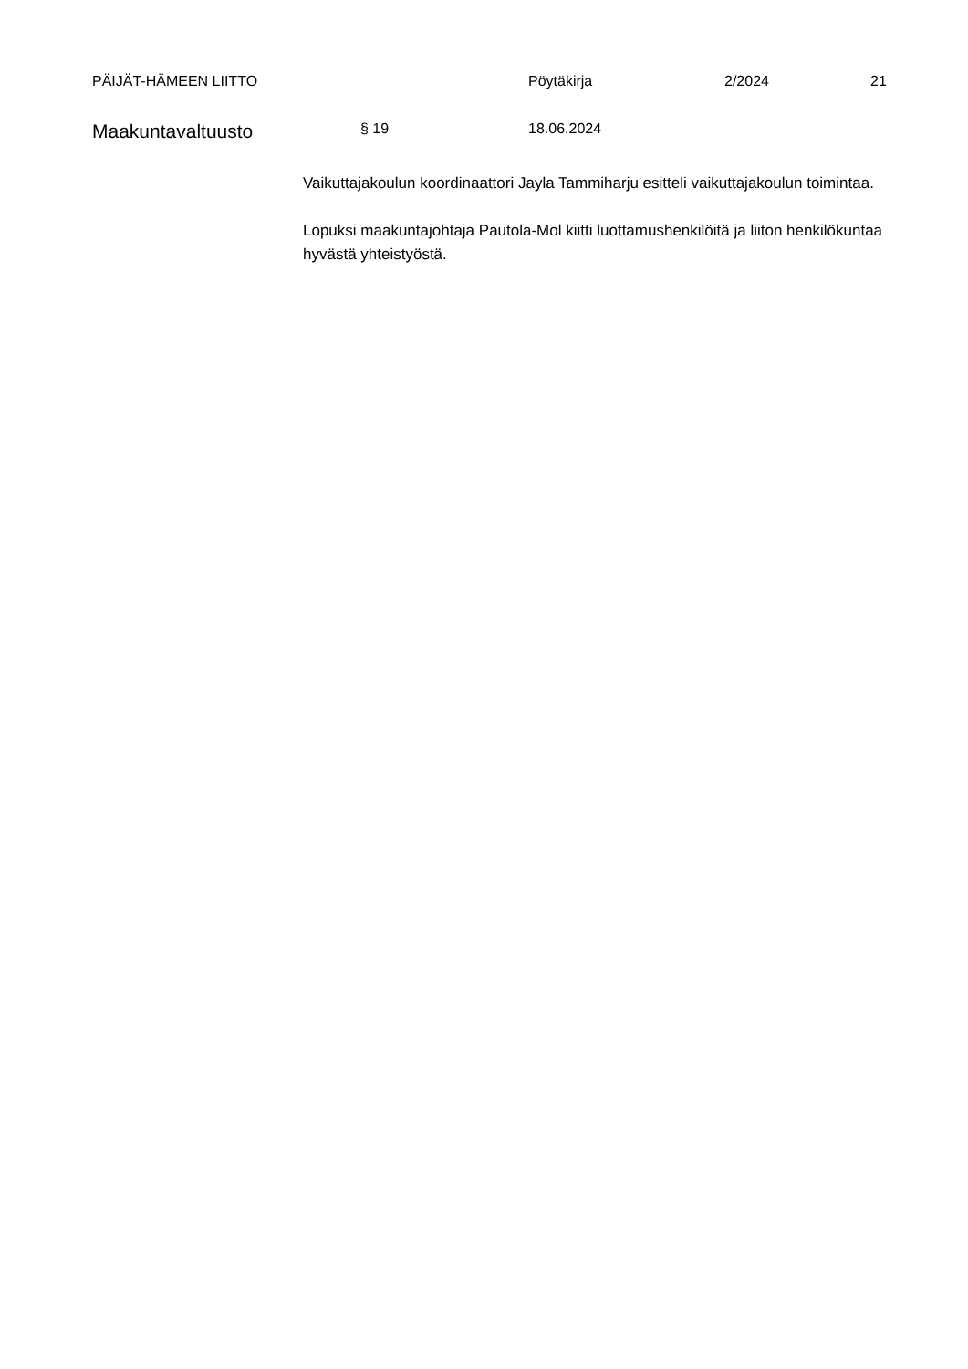PÄIJÄT-HÄMEEN LIITTO Pöytäkirja 2/2024 21
Maakuntavaltuusto § 19 18.06.2024
Vaikuttajakoulun koordinaattori Jayla Tammiharju esitteli vaikuttajakoulun toimintaa.
Lopuksi maakuntajohtaja Pautola-Mol kiitti luottamushenkilöitä ja liiton henkilökuntaa hyvästä yhteistyöstä.